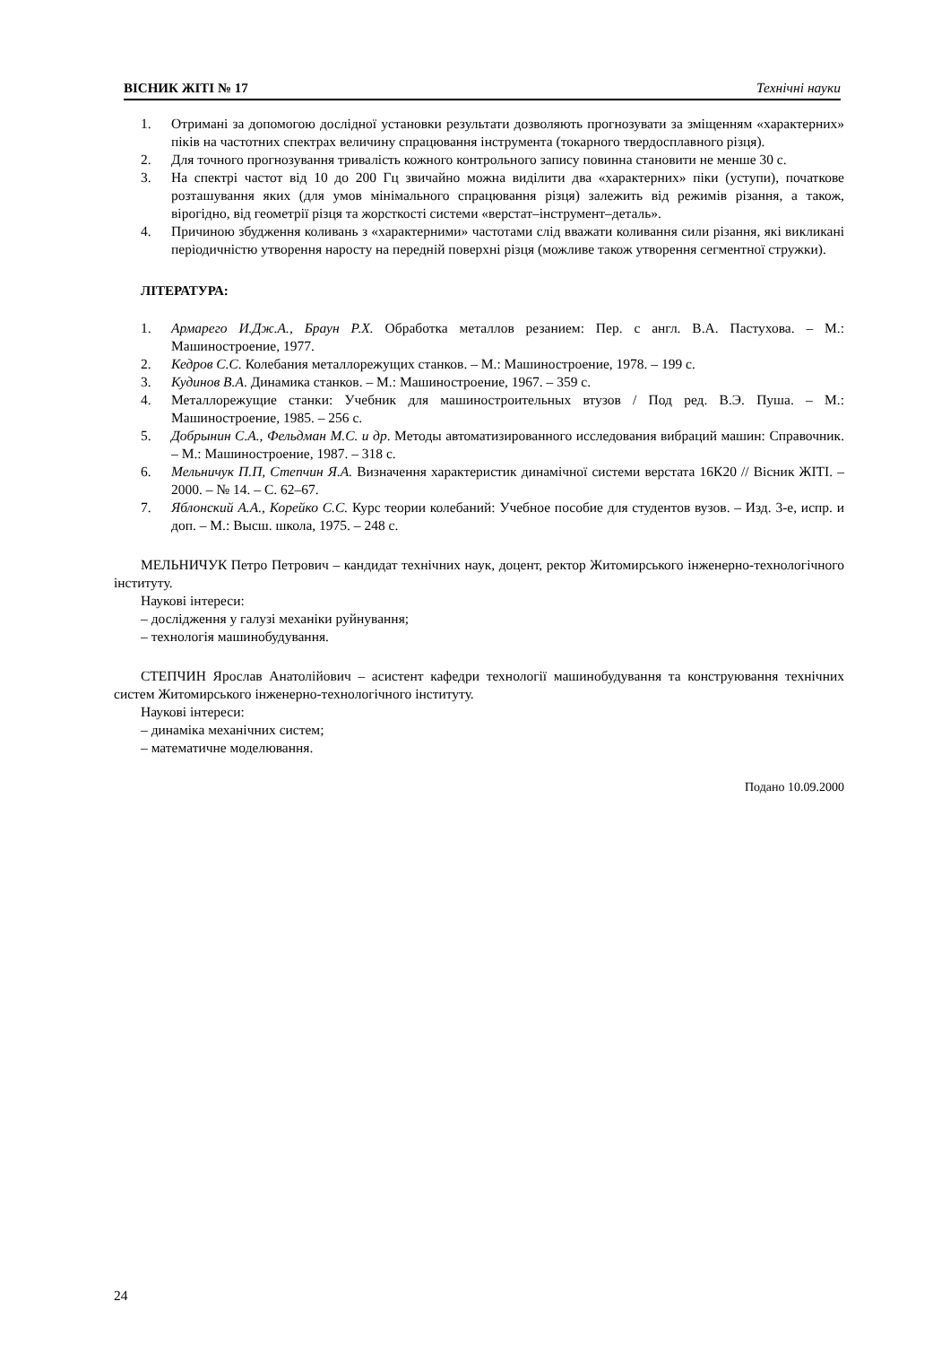ВІСНИК ЖІТІ № 17 Технічні науки
1. Отримані за допомогою дослідної установки результати дозволяють прогнозувати за зміщенням «характерних» піків на частотних спектрах величину спрацювання інструмента (токарного твердосплавного різця).
2. Для точного прогнозування тривалість кожного контрольного запису повинна становити не менше 30 с.
3. На спектрі частот від 10 до 200 Гц звичайно можна виділити два «характерних» піки (уступи), початкове розташування яких (для умов мінімального спрацювання різця) залежить від режимів різання, а також, вірогідно, від геометрії різця та жорсткості системи «верстат–інструмент–деталь».
4. Причиною збудження коливань з «характерними» частотами слід вважати коливання сили різання, які викликані періодичністю утворення наросту на передній поверхні різця (можливе також утворення сегментної стружки).
ЛІТЕРАТУРА:
1. Армарего И.Дж.А., Браун Р.Х. Обработка металлов резанием: Пер. с англ. В.А. Пастухова. – М.: Машиностроение, 1977.
2. Кедров С.С. Колебания металлорежущих станков. – М.: Машиностроение, 1978. – 199 с.
3. Кудинов В.А. Динамика станков. – М.: Машиностроение, 1967. – 359 с.
4. Металлорежущие станки: Учебник для машиностроительных втузов / Под ред. В.Э. Пуша. – М.: Машиностроение, 1985. – 256 с.
5. Добрынин С.А., Фельдман М.С. и др. Методы автоматизированного исследования вибраций машин: Справочник. – М.: Машиностроение, 1987. – 318 с.
6. Мельничук П.П, Степчин Я.А. Визначення характеристик динамічної системи верстата 16К20 // Вісник ЖІТІ. – 2000. – № 14. – С. 62–67.
7. Яблонский А.А., Корейко С.С. Курс теории колебаний: Учебное пособие для студентов вузов. – Изд. 3-е, испр. и доп. – М.: Высш. школа, 1975. – 248 с.
МЕЛЬНИЧУК Петро Петрович – кандидат технічних наук, доцент, ректор Житомирського інженерно-технологічного інституту.
Наукові інтереси:
– дослідження у галузі механіки руйнування;
– технологія машинобудування.
СТЕПЧИН Ярослав Анатолійович – асистент кафедри технології машинобудування та конструювання технічних систем Житомирського інженерно-технологічного інституту.
Наукові інтереси:
– динаміка механічних систем;
– математичне моделювання.
Подано 10.09.2000
24